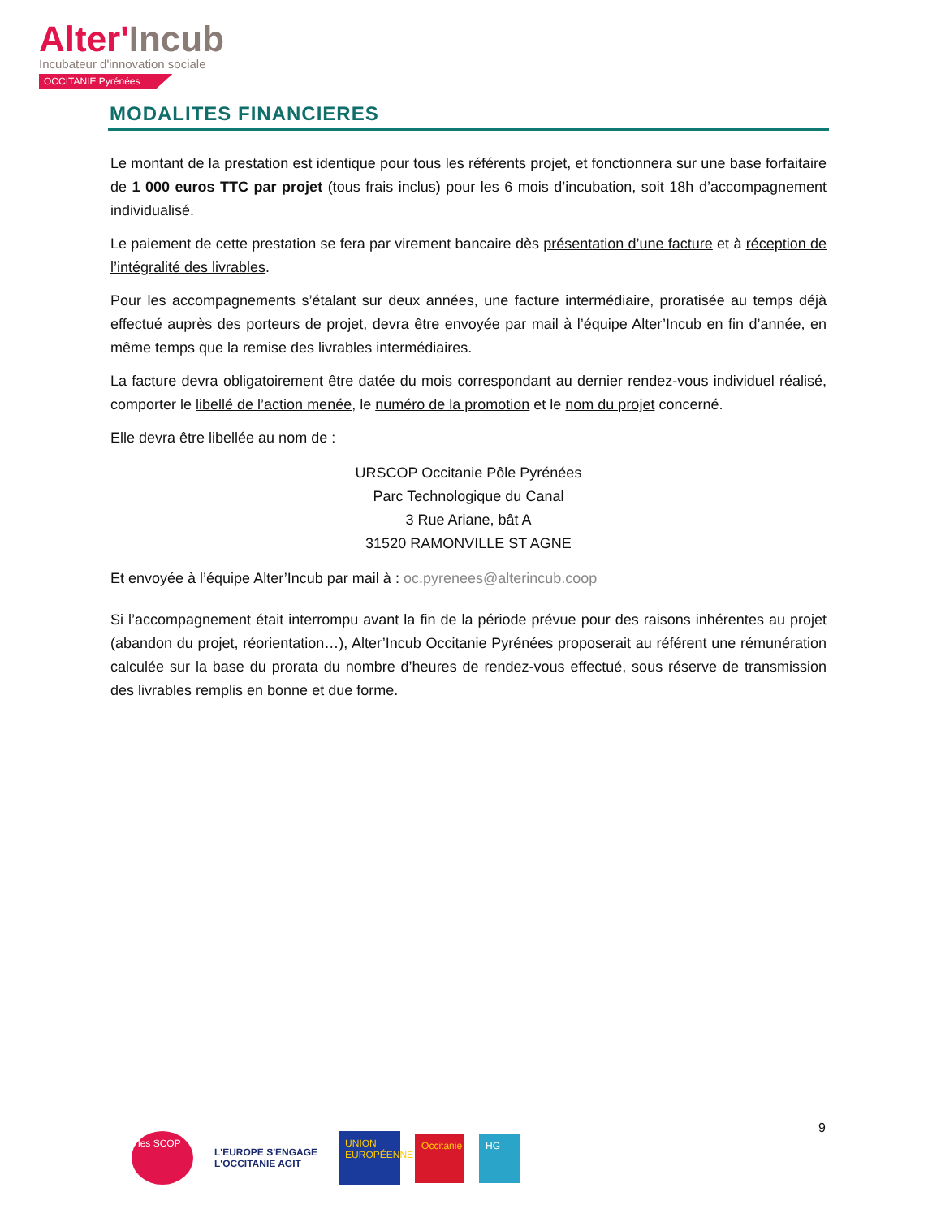Alter'Incub
Incubateur d'innovation sociale
OCCITANIE Pyrénées
MODALITES FINANCIERES
Le montant de la prestation est identique pour tous les référents projet, et fonctionnera sur une base forfaitaire de 1 000 euros TTC par projet (tous frais inclus) pour les 6 mois d’incubation, soit 18h d’accompagnement individualisé.
Le paiement de cette prestation se fera par virement bancaire dès présentation d’une facture et à réception de l’intégralité des livrables.
Pour les accompagnements s’étalant sur deux années, une facture intermédiaire, proratisée au temps déjà effectué auprès des porteurs de projet, devra être envoyée par mail à l’équipe Alter’Incub en fin d’année, en même temps que la remise des livrables intermédiaires.
La facture devra obligatoirement être datée du mois correspondant au dernier rendez-vous individuel réalisé, comporter le libellé de l’action menée, le numéro de la promotion et le nom du projet concerné.
Elle devra être libellée au nom de :
URSCOP Occitanie Pôle Pyrénées
Parc Technologique du Canal
3 Rue Ariane, bât A
31520 RAMONVILLE ST AGNE
Et envoyée à l’équipe Alter’Incub par mail à : oc.pyrenees@alterincub.coop
Si l’accompagnement était interrompu avant la fin de la période prévue pour des raisons inhérentes au projet (abandon du projet, réorientation…), Alter’Incub Occitanie Pyrénées proposerait au référent une rémunération calculée sur la base du prorata du nombre d’heures de rendez-vous effectué, sous réserve de transmission des livrables remplis en bonne et due forme.
9
les SCOP
L'EUROPE S'ENGAGE
L'OCCITANIE AGIT
UNION EUROPÉENNE
Occitanie
HG